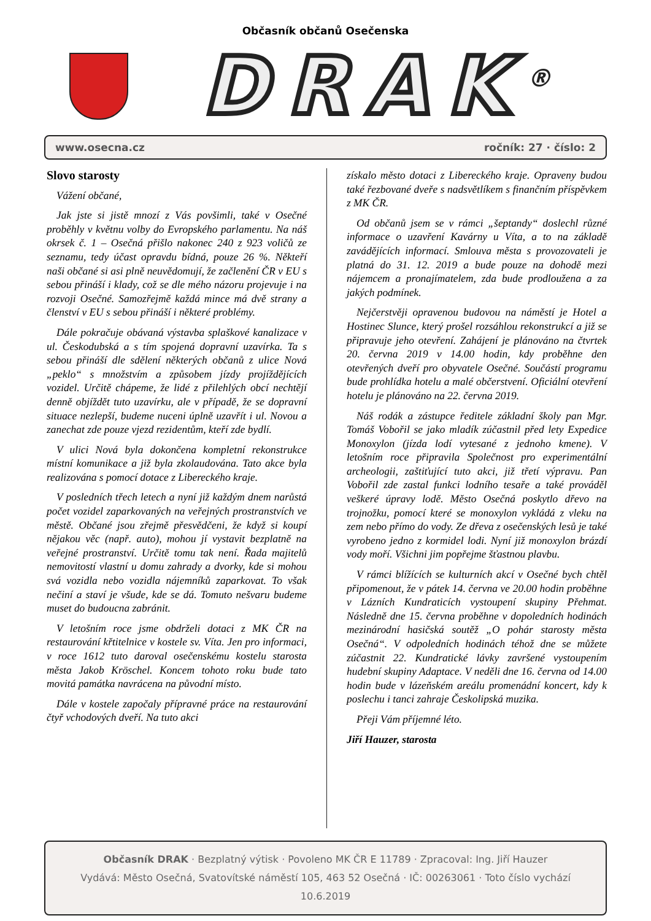Občasník občanů Osečenska
DRAK<sup>®</sup>
www.osecna.cz ročník: 27 · číslo: 2
Slovo starosty
Vážení občané,
Jak jste si jistě mnozí z Vás povšimli, také v Osečné proběhly v květnu volby do Evropského parlamentu. Na náš okrsek č. 1 – Osečná přišlo nakonec 240 z 923 voličů ze seznamu, tedy účast opravdu bídná, pouze 26 %. Někteří naši občané si asi plně neuvědomují, že začlenění ČR v EU s sebou přináší i klady, což se dle mého názoru projevuje i na rozvoji Osečné. Samozřejmě každá mince má dvě strany a členství v EU s sebou přináší i některé problémy.
Dále pokračuje obávaná výstavba splaškové kanalizace v ul. Českodubská a s tím spojená dopravní uzavírka. Ta s sebou přináší dle sdělení některých občanů z ulice Nová „peklo“ s množstvím a způsobem jízdy projíždějících vozidel. Určitě chápeme, že lidé z přilehlých obcí nechtějí denně objíždět tuto uzavírku, ale v případě, že se dopravní situace nezlepší, budeme nuceni úplně uzavřít i ul. Novou a zanechat zde pouze vjezd rezidentům, kteří zde bydlí.
V ulici Nová byla dokončena kompletní rekonstrukce místní komunikace a již byla zkolaudována. Tato akce byla realizována s pomocí dotace z Libereckého kraje.
V posledních třech letech a nyní již každým dnem narůstá počet vozidel zaparkovaných na veřejných prostranstvích ve městě. Občané jsou zřejmě přesvědčeni, že když si koupí nějakou věc (např. auto), mohou jí vystavit bezplatně na veřejné prostranství. Určitě tomu tak není. Řada majitelů nemovitostí vlastní u domu zahrady a dvorky, kde si mohou svá vozidla nebo vozidla nájemníků zaparkovat. To však nečiní a staví je všude, kde se dá. Tomuto nešvaru budeme muset do budoucna zabránit.
V letošním roce jsme obdrželi dotaci z MK ČR na restaurování křtitelnice v kostele sv. Víta. Jen pro informaci, v roce 1612 tuto daroval osečenskému kostelu starosta města Jakob Kröschel. Koncem tohoto roku bude tato movitá památka navrácena na původní místo.
Dále v kostele započaly přípravné práce na restaurování čtyř vchodových dveří. Na tuto akci
získalo město dotaci z Libereckého kraje. Opraveny budou také řezbované dveře s nadsvětlíkem s finančním příspěvkem z MK ČR.
Od občanů jsem se v rámci „šeptandy“ doslechl různé informace o uzavření Kavárny u Víta, a to na základě zavádějících informací. Smlouva města s provozovateli je platná do 31. 12. 2019 a bude pouze na dohodě mezi nájemcem a pronajímatelem, zda bude prodloužena a za jakých podmínek.
Nejčerstvěji opravenou budovou na náměstí je Hotel a Hostinec Slunce, který prošel rozsáhlou rekonstrukcí a již se připravuje jeho otevření. Zahájení je plánováno na čtvrtek 20. června 2019 v 14.00 hodin, kdy proběhne den otevřených dveří pro obyvatele Osečné. Součástí programu bude prohlídka hotelu a malé občerstvení. Oficiální otevření hotelu je plánováno na 22. června 2019.
Náš rodák a zástupce ředitele základní školy pan Mgr. Tomáš Vobořil se jako mladík zúčastnil před lety Expedice Monoxylon (jízda lodí vytesané z jednoho kmene). V letošním roce připravila Společnost pro experimentální archeologii, zaštiťující tuto akci, již třetí výpravu. Pan Vobořil zde zastal funkci lodního tesaře a také prováděl veškeré úpravy lodě. Město Osečná poskytlo dřevo na trojnožku, pomocí které se monoxylon vykládá z vleku na zem nebo přímo do vody. Ze dřeva z osečenských lesů je také vyrobeno jedno z kormidel lodi. Nyní již monoxylon brázdí vody moří. Všichni jim popřejme šťastnou plavbu.
V rámci blížících se kulturních akcí v Osečné bych chtěl připomenout, že v pátek 14. června ve 20.00 hodin proběhne v Lázních Kundraticích vystoupení skupiny Přehmat. Následně dne 15. června proběhne v dopoledních hodinách mezinárodní hasičská soutěž „O pohár starosty města Osečná“. V odpoledních hodinách téhož dne se můžete zúčastnit 22. Kundratické lávky završené vystoupením hudební skupiny Adaptace. V neděli dne 16. června od 14.00 hodin bude v lázeňském areálu promenádní koncert, kdy k poslechu i tanci zahraje Českolipská muzika.
Přeji Vám příjemné léto.
Jiří Hauzer, starosta
Občasník DRAK · Bezplatný výtisk · Povoleno MK ČR E 11789 · Zpracoval: Ing. Jiří Hauzer
Vydává: Město Osečná, Svatovítské náměstí 105, 463 52 Osečná · IČ: 00263061 · Toto číslo vychází 10.6.2019